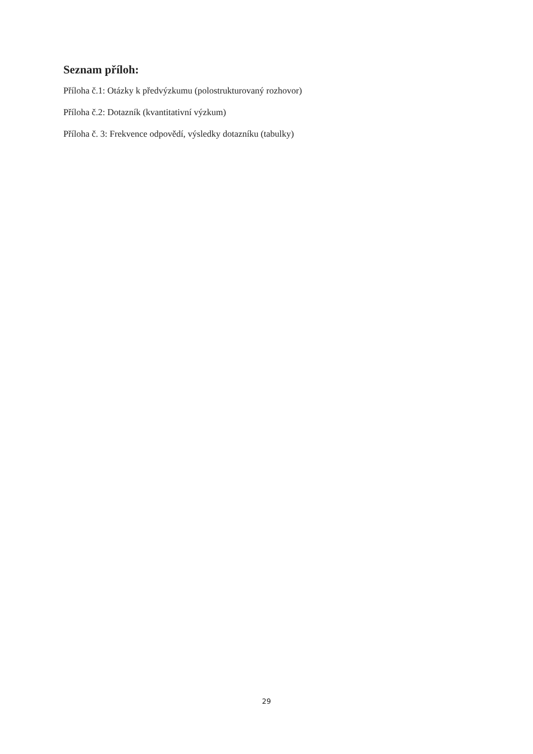Seznam příloh:
Příloha č.1: Otázky k předvýzkumu (polostrukturovaný rozhovor)
Příloha č.2: Dotazník (kvantitativní výzkum)
Příloha č. 3: Frekvence odpovědí, výsledky dotazníku (tabulky)
29